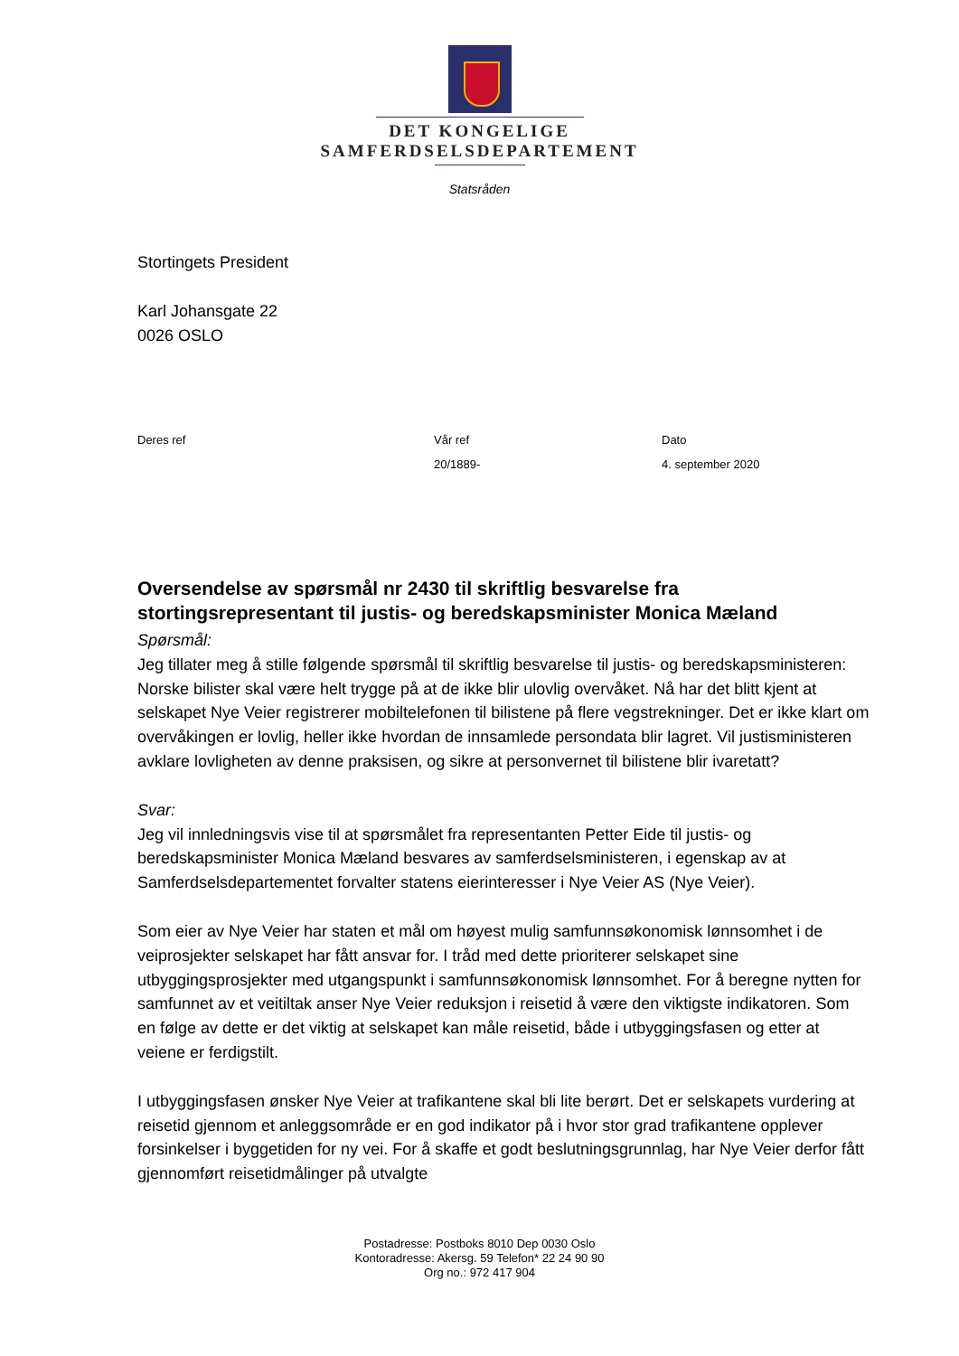DET KONGELIGE
SAMFERDSELSDEPARTEMENT
Statsråden
Stortingets President
Karl Johansgate 22
0026 OSLO
Deres ref Vår ref
20/1889-
Dato
4. september 2020
Oversendelse av spørsmål nr 2430 til skriftlig besvarelse fra stortingsrepresentant til justis- og beredskapsminister Monica Mæland
Spørsmål:
Jeg tillater meg å stille følgende spørsmål til skriftlig besvarelse til justis- og beredskapsministeren: Norske bilister skal være helt trygge på at de ikke blir ulovlig overvåket. Nå har det blitt kjent at selskapet Nye Veier registrerer mobiltelefonen til bilistene på flere vegstrekninger. Det er ikke klart om overvåkingen er lovlig, heller ikke hvordan de innsamlede persondata blir lagret. Vil justisministeren avklare lovligheten av denne praksisen, og sikre at personvernet til bilistene blir ivaretatt?
Svar:
Jeg vil innledningsvis vise til at spørsmålet fra representanten Petter Eide til justis- og beredskapsminister Monica Mæland besvares av samferdselsministeren, i egenskap av at Samferdselsdepartementet forvalter statens eierinteresser i Nye Veier AS (Nye Veier).
Som eier av Nye Veier har staten et mål om høyest mulig samfunnsøkonomisk lønnsomhet i de veiprosjekter selskapet har fått ansvar for. I tråd med dette prioriterer selskapet sine utbyggingsprosjekter med utgangspunkt i samfunnsøkonomisk lønnsomhet. For å beregne nytten for samfunnet av et veitiltak anser Nye Veier reduksjon i reisetid å være den viktigste indikatoren. Som en følge av dette er det viktig at selskapet kan måle reisetid, både i utbyggingsfasen og etter at veiene er ferdigstilt.
I utbyggingsfasen ønsker Nye Veier at trafikantene skal bli lite berørt. Det er selskapets vurdering at reisetid gjennom et anleggsområde er en god indikator på i hvor stor grad trafikantene opplever forsinkelser i byggetiden for ny vei. For å skaffe et godt beslutningsgrunnlag, har Nye Veier derfor fått gjennomført reisetidmålinger på utvalgte
Postadresse: Postboks 8010 Dep 0030 Oslo
Kontoradresse: Akersg. 59 Telefon* 22 24 90 90
Org no.: 972 417 904